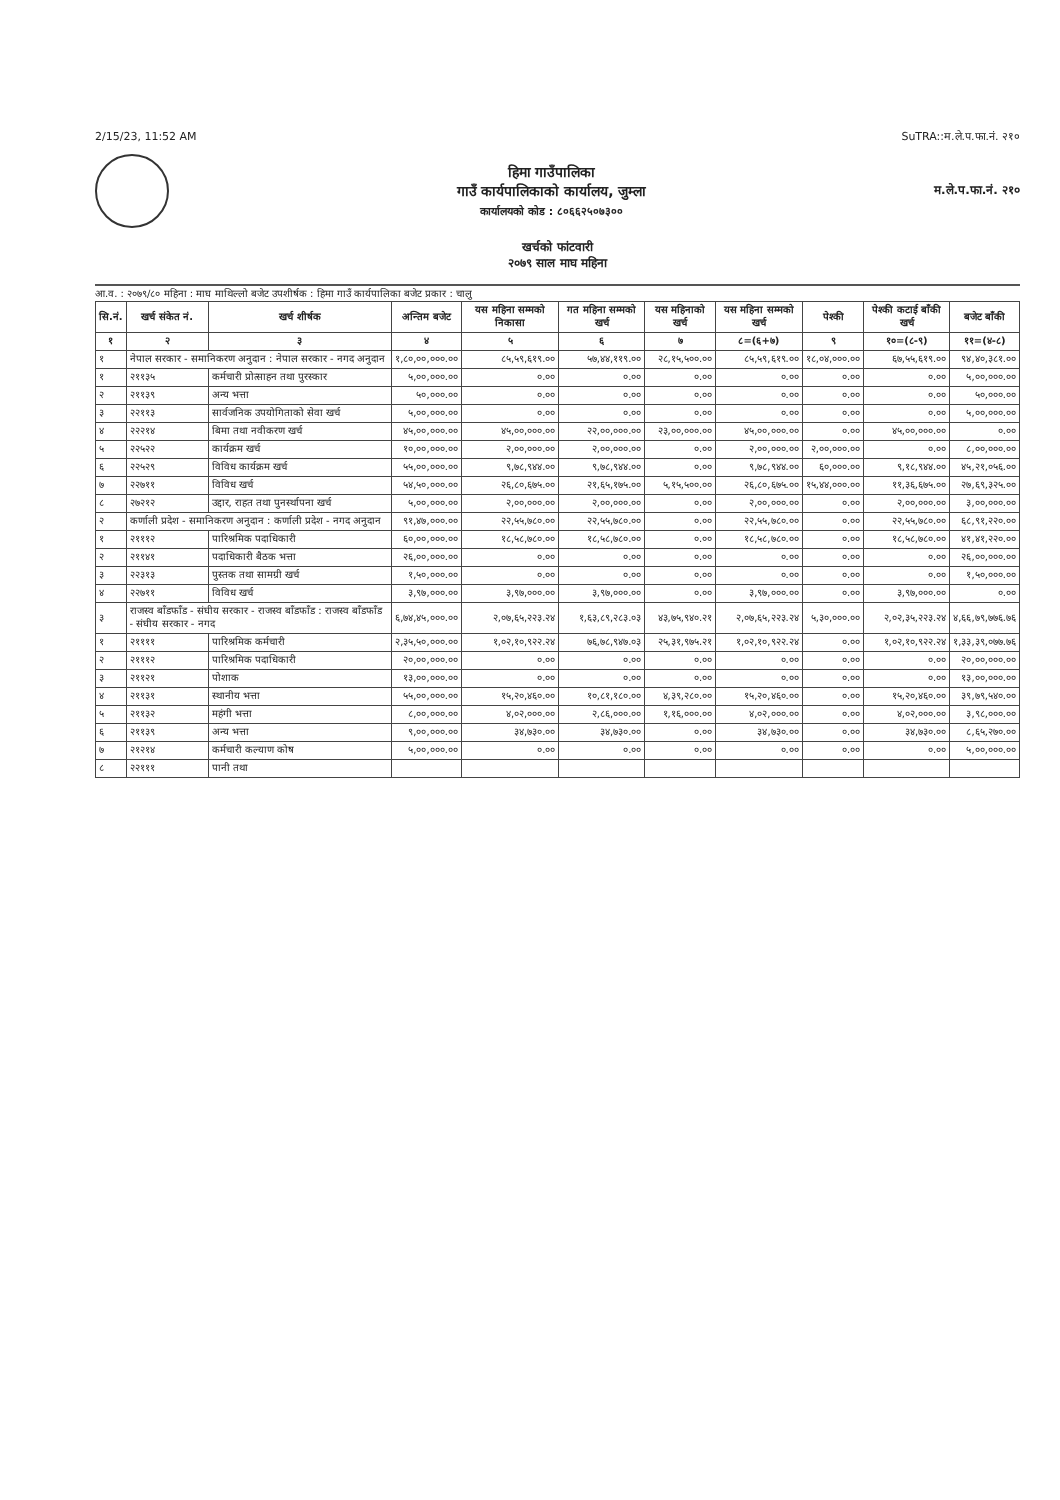2/15/23, 11:52 AM SuTRA::म.ले.प.फा.नं. २१०
हिमा गाउँपालिका
गाउँ कार्यपालिकाको कार्यालय, जुम्ला
कार्यालयको कोड : ८०६६२५०७३००
म.ले.प.फा.नं. २१०
खर्चको फांटवारी
२०७९ साल माघ महिना
आ.व. : २०७९/८० महिना : माघ माथिल्लो बजेट उपशीर्षक : हिमा गाउँ कार्यपालिका बजेट प्रकार : चालु
| सि.नं. | खर्च संकेत नं. | खर्च शीर्षक | अन्तिम बजेट | यस महिना सम्मको निकासा | गत महिना सम्मको खर्च | यस महिनाको खर्च | यस महिना सम्मको खर्च | पेश्की | पेश्की कटाई बाँकी खर्च | बजेट बाँकी |
| --- | --- | --- | --- | --- | --- | --- | --- | --- | --- | --- |
| १ | २ | ३ | ४ | ५ | ६ | ७ | ८=(६+७) | ९ | १०=(८-९) | ११=(४-८) |
| १ | नेपाल सरकार - समानिकरण अनुदान : नेपाल सरकार - नगद अनुदान | | १,८०,००,०००.०० | ८५,५९,६१९.०० | ५७,४४,११९.०० | २८,१५,५००.०० | ८५,५९,६१९.०० | १८,०४,०००.०० | ६७,५५,६१९.०० | ९४,४०,३८१.०० |
| १ | २११३५ | कर्मचारी प्रोत्साहन तथा पुरस्कार | ५,००,०००.०० | ०.०० | ०.०० | ०.०० | ०.०० | ०.०० | ०.०० | ५,००,०००.०० |
| २ | २११३९ | अन्य भत्ता | ५०,०००.०० | ०.०० | ०.०० | ०.०० | ०.०० | ०.०० | ०.०० | ५०,०००.०० |
| ३ | २२११३ | सार्वजनिक उपयोगिताको सेवा खर्च | ५,००,०००.०० | ०.०० | ०.०० | ०.०० | ०.०० | ०.०० | ०.०० | ५,००,०००.०० |
| ४ | २२२१४ | बिमा तथा नवीकरण खर्च | ४५,००,०००.०० | ४५,००,०००.०० | २२,००,०००.०० | २३,००,०००.०० | ४५,००,०००.०० | ०.०० | ४५,००,०००.०० | ०.०० |
| ५ | २२५२२ | कार्यक्रम खर्च | १०,००,०००.०० | २,००,०००.०० | २,००,०००.०० | ०.०० | २,००,०००.०० | २,००,०००.०० | ०.०० | ८,००,०००.०० |
| ६ | २२५२९ | विविध कार्यक्रम खर्च | ५५,००,०००.०० | ९,७८,९४४.०० | ९,७८,९४४.०० | ०.०० | ९,७८,९४४.०० | ६०,०००.०० | ९,१८,९४४.०० | ४५,२१,०५६.०० |
| ७ | २२७११ | विविध खर्च | ५४,५०,०००.०० | २६,८०,६७५.०० | २१,६५,१७५.०० | ५,१५,५००.०० | २६,८०,६७५.०० | १५,४४,०००.०० | ११,३६,६७५.०० | २७,६९,३२५.०० |
| ८ | २७२१२ | उद्दार, राहत तथा पुनर्स्थापना खर्च | ५,००,०००.०० | २,००,०००.०० | २,००,०००.०० | ०.०० | २,००,०००.०० | ०.०० | २,००,०००.०० | ३,००,०००.०० |
| २ | कर्णाली प्रदेश - समानिकरण अनुदान : कर्णाली प्रदेश - नगद अनुदान | | ९१,४७,०००.०० | २२,५५,७८०.०० | २२,५५,७८०.०० | ०.०० | २२,५५,७८०.०० | ०.०० | २२,५५,७८०.०० | ६८,९१,२२०.०० |
| १ | २१११२ | पारिश्रमिक पदाधिकारी | ६०,००,०००.०० | १८,५८,७८०.०० | १८,५८,७८०.०० | ०.०० | १८,५८,७८०.०० | ०.०० | १८,५८,७८०.०० | ४१,४१,२२०.०० |
| २ | २११४१ | पदाधिकारी बैठक भत्ता | २६,००,०००.०० | ०.०० | ०.०० | ०.०० | ०.०० | ०.०० | ०.०० | २६,००,०००.०० |
| ३ | २२३१३ | पुस्तक तथा सामग्री खर्च | १,५०,०००.०० | ०.०० | ०.०० | ०.०० | ०.०० | ०.०० | ०.०० | १,५०,०००.०० |
| ४ | २२७११ | विविध खर्च | ३,९७,०००.०० | ३,९७,०००.०० | ३,९७,०००.०० | ०.०० | ३,९७,०००.०० | ०.०० | ३,९७,०००.०० | ०.०० |
| ३ | राजस्व बाँडफाँड - संघीय सरकार - राजस्व बाँडफाँड : राजस्व बाँडफाँड - संघीय सरकार - नगद | | ६,७४,४५,०००.०० | २,०७,६५,२२३.२४ | १,६३,८९,२८३.०३ | ४३,७५,९४०.२१ | २,०७,६५,२२३.२४ | ५,३०,०००.०० | २,०२,३५,२२३.२४ | ४,६६,७९,७७६.७६ |
| १ | २११११ | पारिश्रमिक कर्मचारी | २,३५,५०,०००.०० | १,०२,१०,९२२.२४ | ७६,७८,९४७.०३ | २५,३१,९७५.२१ | १,०२,१०,९२२.२४ | ०.०० | १,०२,१०,९२२.२४ | १,३३,३९,०७७.७६ |
| २ | २१११२ | पारिश्रमिक पदाधिकारी | २०,००,०००.०० | ०.०० | ०.०० | ०.०० | ०.०० | ०.०० | ०.०० | २०,००,०००.०० |
| ३ | २११२१ | पोशाक | १३,००,०००.०० | ०.०० | ०.०० | ०.०० | ०.०० | ०.०० | ०.०० | १३,००,०००.०० |
| ४ | २११३१ | स्थानीय भत्ता | ५५,००,०००.०० | १५,२०,४६०.०० | १०,८१,१८०.०० | ४,३९,२८०.०० | १५,२०,४६०.०० | ०.०० | १५,२०,४६०.०० | ३९,७९,५४०.०० |
| ५ | २११३२ | महंगी भत्ता | ८,००,०००.०० | ४,०२,०००.०० | २,८६,०००.०० | १,१६,०००.०० | ४,०२,०००.०० | ०.०० | ४,०२,०००.०० | ३,९८,०००.०० |
| ६ | २११३९ | अन्य भत्ता | ९,००,०००.०० | ३४,७३०.०० | ३४,७३०.०० | ०.०० | ३४,७३०.०० | ०.०० | ३४,७३०.०० | ८,६५,२७०.०० |
| ७ | २१२१४ | कर्मचारी कल्याण कोष | ५,००,०००.०० | ०.०० | ०.०० | ०.०० | ०.०० | ०.०० | ०.०० | ५,००,०००.०० |
| ८ | २२१११ | पानी तथा | | | | | | | | |